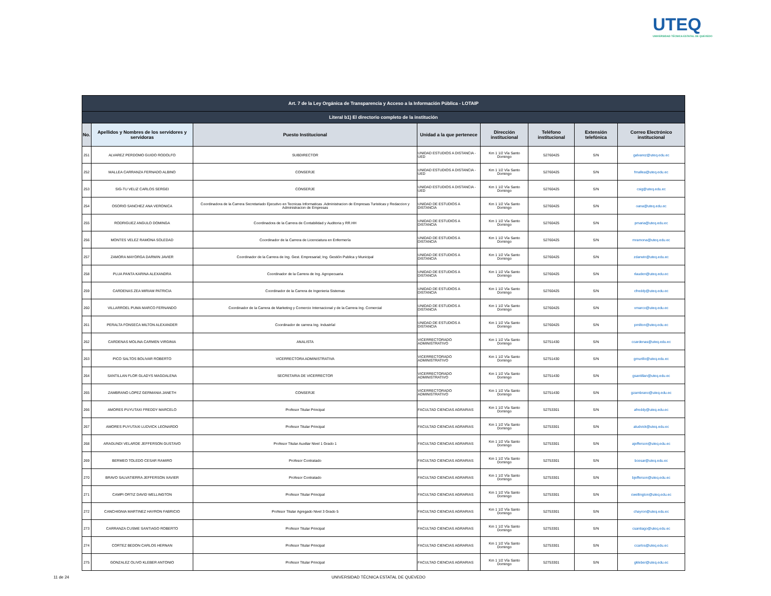UTEQ
UNIVERSIDAD TÉCNICA ESTATAL DE QUEVEDO
| Art. 7 de la Ley Orgánica de Transparencia y Acceso a la Información Pública - LOTAIP | | | | | | | |
| --- | --- | --- | --- | --- | --- | --- | --- |
| Literal b1) El directorio completo de la institución | | | | | | | |
| No. | Apellidos y Nombres de los servidores y servidoras | Puesto Institucional | Unidad a la que pertenece | Dirección institucional | Teléfono institucional | Extensión telefónica | Correo Electrónico institucional |
| 251 | ALVAREZ PERDOMO GUIDO RODOLFO | SUBDIRECTOR | UNIDAD ESTUDIOS A DISTANCIA - UED | Km 1 1/2 Vía Santo Domingo | 52760425 | S/N | galvarez@uteq.edu.ec |
| 252 | MALLEA CARRANZA FERNADO ALBINO | CONSERJE | UNIDAD ESTUDIOS A DISTANCIA - UED | Km 1 1/2 Vía Santo Domingo | 52760425 | S/N | fmallea@uteq.edu.ec |
| 253 | SIG-TU VELIZ CARLOS SERGEI | CONSERJE | UNIDAD ESTUDIOS A DISTANCIA - UED | Km 1 1/2 Vía Santo Domingo | 52760425 | S/N | csig@uteq.edu.ec |
| 254 | OSORIO SANCHEZ ANA VERONICA | Coordinadora de la Carrera Secretariado Ejecutivo en Tecnicas Informaticas .Administracion de Empresas Turisticas y Redaccion y Administracion de Empresas | UNIDAD DE ESTUDIOS A DISTANCIA | Km 1 1/2 Vía Santo Domingo | 52760425 | S/N | oana@uteq.edu.ec |
| 255 | RODRIGUEZ ANGULO DOMINGA | Coordinadora de la Carrera de Contabilidad y Auditoria y RR.HH | UNIDAD DE ESTUDIOS A DISTANCIA | Km 1 1/2 Vía Santo Domingo | 52760425 | S/N | pmaria@uteq.edu.ec |
| 256 | MONTES VELEZ RAMONA SOLEDAD | Coordinador de la Carrera de Licenciatura en Enfermería | UNIDAD DE ESTUDIOS A DISTANCIA | Km 1 1/2 Vía Santo Domingo | 52760425 | S/N | mramona@uteq.edu.ec |
| 257 | ZAMORA MAYORGA DARWIN JAVIER | Coordinador de la Carrera de Ing. Gest. Empresarial; Ing. Gestión Publica y Municipal | UNIDAD DE ESTUDIOS A DISTANCIA | Km 1 1/2 Vía Santo Domingo | 52760425 | S/N | zdarwin@uteq.edu.ec |
| 258 | PLUA PANTA KARINA ALEXANDRA | Coordinador de la Carrera de Ing. Agropecuaria | UNIDAD DE ESTUDIOS A DISTANCIA | Km 1 1/2 Vía Santo Domingo | 52760425 | S/N | rlauden@uteq.edu.ec |
| 259 | CARDENAS ZEA MIRIAM PATRICIA | Coordinador de la Carrera de Ingenieria Sistemas | UNIDAD DE ESTUDIOS A DISTANCIA | Km 1 1/2 Vía Santo Domingo | 52760425 | S/N | cfreddy@uteq.edu.ec |
| 260 | VILLARROEL PUMA MARCO FERNANDO | Coordinador de la Carrera de Marketing y Comercio Internacional y de la Carrera Ing. Comercial | UNIDAD DE ESTUDIOS A DISTANCIA | Km 1 1/2 Vía Santo Domingo | 52760425 | S/N | vmarco@uteq.edu.ec |
| 261 | PERALTA FONSECA MILTON ALEXANDER | Coordinador de carrera Ing. Industríal | UNIDAD DE ESTUDIOS A DISTANCIA | Km 1 1/2 Vía Santo Domingo | 52760425 | S/N | pmilton@uteq.edu.ec |
| 262 | CARDENAS MOLINA CARMEN VIRGINIA | ANALISTA | VICERRECTORADO ADMINISTRATIVO | Km 1 1/2 Vía Santo Domingo | 52751430 | S/N | ccardenas@uteq.edu.ec |
| 263 | PICO SALTOS BOLIVAR ROBERTO | VICERRECTORA ADMINISTRATIVA | VICERRECTORADO ADMINISTRATIVO | Km 1 1/2 Vía Santo Domingo | 52751430 | S/N | gmurillo@uteq.edu.ec |
| 264 | SANTILLAN FLOR GLADYS MAGDALENA | SECRETARIA DE VICERRECTOR | VICERRECTORADO ADMINISTRATIVO | Km 1 1/2 Vía Santo Domingo | 52751430 | S/N | gsantillan@uteq.edu.ec |
| 265 | ZAMBRANO LOPEZ GERMANIA JANETH | CONSERJE | VICERRECTORADO ADMINISTRATIVO | Km 1 1/2 Vía Santo Domingo | 52751430 | S/N | gzambrano@uteq.edu.ec |
| 266 | AMORES PUYUTAXI FREDDY MARCELO | Profesor Titular Principal | FACULTAD CIENCIAS AGRARIAS | Km 1 1/2 Vía Santo Domingo | 52753301 | S/N | afreddy@uteq.edu.ec |
| 267 | AMORES PUYUTAXI LUDVICK LEONARDO | Profesor Titular Principal | FACULTAD CIENCIAS AGRARIAS | Km 1 1/2 Vía Santo Domingo | 52753301 | S/N | aludvick@uteq.edu.ec |
| 268 | ARAGUNDI VELARDE JEFFERSON GUSTAVO | Profesor Titular Auxiliar Nivel 1 Grado 1 | FACULTAD CIENCIAS AGRARIAS | Km 1 1/2 Vía Santo Domingo | 52753301 | S/N | ajefferson@uteq.edu.ec |
| 269 | BERMEO TOLEDO CESAR RAMIRO | Profesor Contratado | FACULTAD CIENCIAS AGRARIAS | Km 1 1/2 Vía Santo Domingo | 52753301 | S/N | bcesar@uteq.edu.ec |
| 270 | BRAVO SALVATIERRA JEFFERSON XAVIER | Profesor Contratado | FACULTAD CIENCIAS AGRARIAS | Km 1 1/2 Vía Santo Domingo | 52753301 | S/N | bjefferson@uteq.edu.ec |
| 271 | CAMPI ORTIZ DAVID WELLINGTON | Profesor Titular Principal | FACULTAD CIENCIAS AGRARIAS | Km 1 1/2 Vía Santo Domingo | 52753301 | S/N | cwellington@uteq.edu.ec |
| 272 | CANCHIGNIA MARTINEZ HAYRON FABRICIO | Profesor Titular Agregado Nivel 3 Grado 5 | FACULTAD CIENCIAS AGRARIAS | Km 1 1/2 Vía Santo Domingo | 52753301 | S/N | chayron@uteq.edu.ec |
| 273 | CARRANZA CUSME SANTIAGO ROBERTO | Profesor Titular Principal | FACULTAD CIENCIAS AGRARIAS | Km 1 1/2 Vía Santo Domingo | 52753301 | S/N | csantiago@uteq.edu.ec |
| 274 | CORTEZ BEDON CARLOS HERNAN | Profesor Titular Principal | FACULTAD CIENCIAS AGRARIAS | Km 1 1/2 Vía Santo Domingo | 52753301 | S/N | ccarlos@uteq.edu.ec |
| 275 | GONZALEZ OLIVO KLEBER ANTONIO | Profesor Titular Principal | FACULTAD CIENCIAS AGRARIAS | Km 1 1/2 Vía Santo Domingo | 52753301 | S/N | gkleber@uteq.edu.ec |
11 de 24
UNIVERSIDAD TÉCNICA ESTATAL DE QUEVEDO